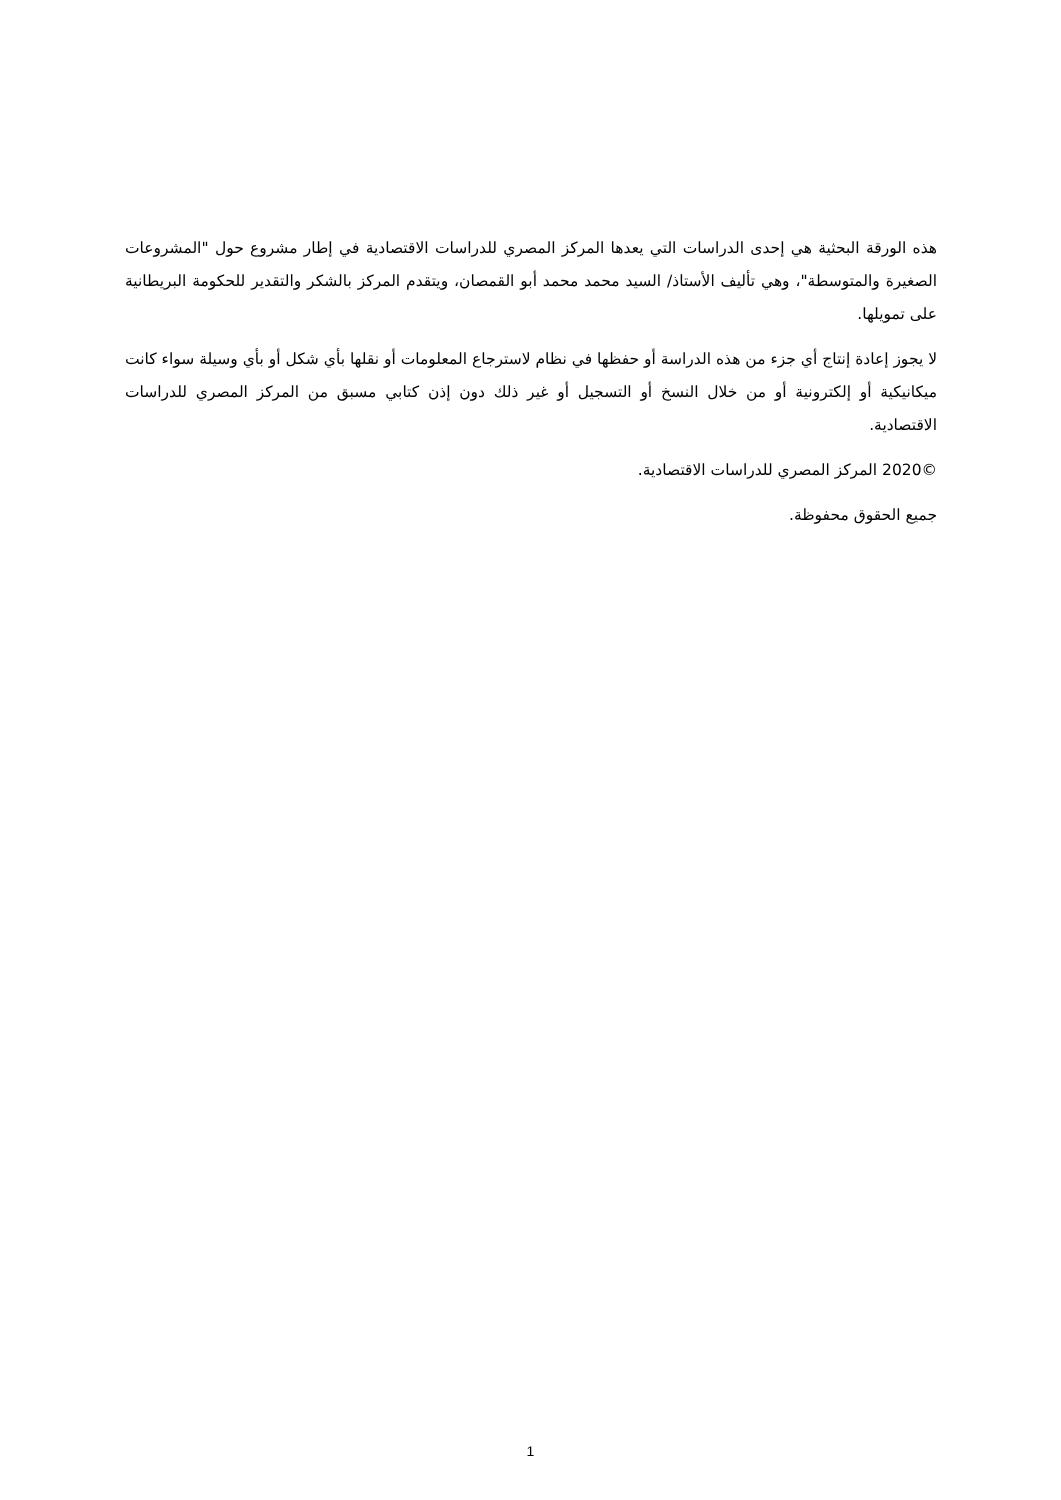هذه الورقة البحثية هي إحدى الدراسات التي يعدها المركز المصري للدراسات الاقتصادية في إطار مشروع حول "المشروعات الصغيرة والمتوسطة"، وهي تأليف الأستاذ/ السيد محمد محمد أبو القمصان، ويتقدم المركز بالشكر والتقدير للحكومة البريطانية على تمويلها.
لا يجوز إعادة إنتاج أي جزء من هذه الدراسة أو حفظها في نظام لاسترجاع المعلومات أو نقلها بأي شكل أو بأي وسيلة سواء كانت ميكانيكية أو إلكترونية أو من خلال النسخ أو التسجيل أو غير ذلك دون إذن كتابي مسبق من المركز المصري للدراسات الاقتصادية.
©2020 المركز المصري للدراسات الاقتصادية.
جميع الحقوق محفوظة.
1